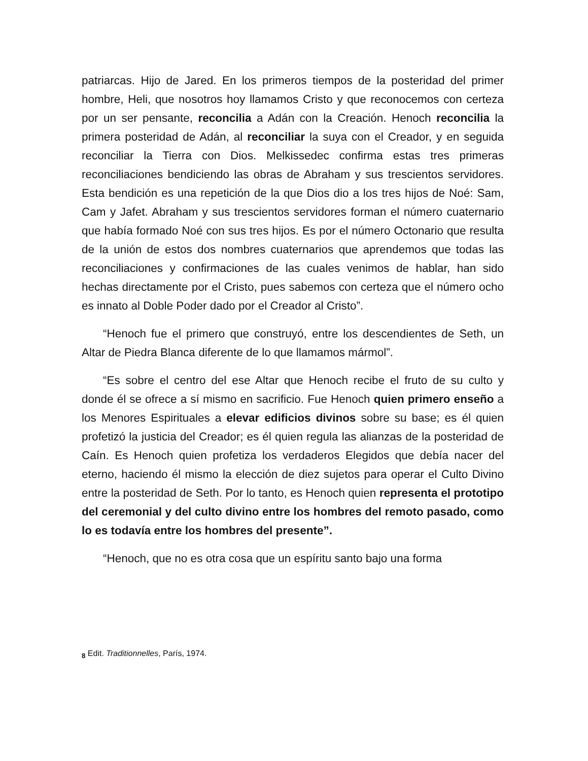patriarcas. Hijo de Jared. En los primeros tiempos de la posteridad del primer hombre, Heli, que nosotros hoy llamamos Cristo y que reconocemos con certeza por un ser pensante, reconcilia a Adán con la Creación. Henoch reconcilia la primera posteridad de Adán, al reconciliar la suya con el Creador, y en seguida reconciliar la Tierra con Dios. Melkissedec confirma estas tres primeras reconciliaciones bendiciendo las obras de Abraham y sus trescientos servidores. Esta bendición es una repetición de la que Dios dio a los tres hijos de Noé: Sam, Cam y Jafet. Abraham y sus trescientos servidores forman el número cuaternario que había formado Noé con sus tres hijos. Es por el número Octonario que resulta de la unión de estos dos nombres cuaternarios que aprendemos que todas las reconciliaciones y confirmaciones de las cuales venimos de hablar, han sido hechas directamente por el Cristo, pues sabemos con certeza que el número ocho es innato al Doble Poder dado por el Creador al Cristo”.
“Henoch fue el primero que construyó, entre los descendientes de Seth, un Altar de Piedra Blanca diferente de lo que llamamos mármol”.
“Es sobre el centro del ese Altar que Henoch recibe el fruto de su culto y donde él se ofrece a sí mismo en sacrificio. Fue Henoch quien primero enseño a los Menores Espirituales a elevar edificios divinos sobre su base; es él quien profetizó la justicia del Creador; es él quien regula las alianzas de la posteridad de Caín. Es Henoch quien profetiza los verdaderos Elegidos que debía nacer del eterno, haciendo él mismo la elección de diez sujetos para operar el Culto Divino entre la posteridad de Seth. Por lo tanto, es Henoch quien representa el prototipo del ceremonial y del culto divino entre los hombres del remoto pasado, como lo es todavía entre los hombres del presente”.
“Henoch, que no es otra cosa que un espíritu santo bajo una forma
<sub>8</sub> Edit. Traditionnelles, París, 1974.